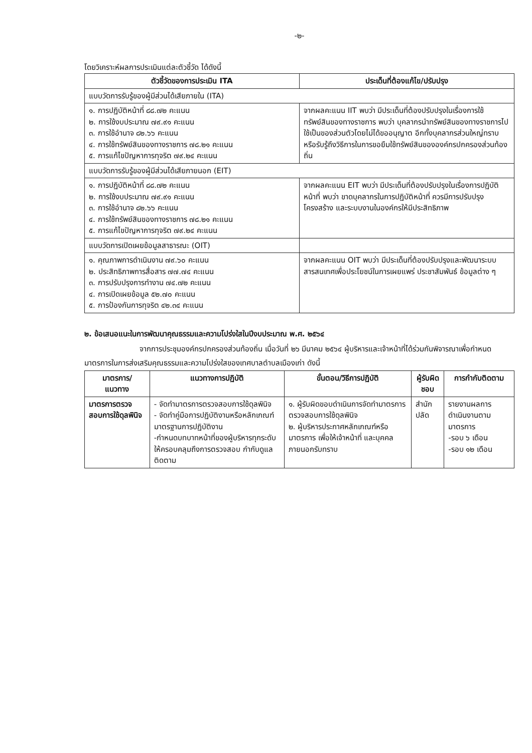-๒-
โดยวิเคราะห์ผลการประเมินแต่ละตัวชี้วัด ได้ดังนี้
| ตัวชี้วัดของการประเมิน ITA | ประเด็นที่ต้องแก้ไข/ปรับปรุง |
| --- | --- |
| แบบวัดการรับรู้ของผู้มีส่วนได้เสียภายใน (ITA) | |
| ๑. การปฏิบัติหน้าที่ ๘๘.๗๒ คะแนน ๒. การใช้งบประมาณ ๗๙.๙๑ คะแนน ๓. การใช้อำนาจ ๘๒.๖๖ คะแนน ๔. การใช้ทรัพย์สินของทางราชการ ๗๘.๒๑ คะแนน ๕. การแก้ไขปัญหาการทุจริต ๗๙.๒๔ คะแนน | จากผลคะแนน IIT พบว่า มีประเด็นที่ต้องปรับปรุงในเรื่องการใช้ทรัพย์สินของทางราชการ พบว่า บุคลากรนำทรัพย์สินของทางราชการไปใช้เป็นของส่วนตัวโดยไม่ได้ขออนุญาต อีกทั้งบุคลากรส่วนใหญ่ทราบหรือรับรู้ถึงวิธีการในการขอยืมใช้ทรัพย์สินขององค์กรปกครองส่วนท้องถิ่น |
| แบบวัดการรับรู้ของผู้มีส่วนได้เสียภายนอก (EIT) | |
| ๑. การปฏิบัติหน้าที่ ๘๘.๗๒ คะแนน ๒. การใช้งบประมาณ ๗๙.๙๑ คะแนน ๓. การใช้อำนาจ ๘๒.๖๖ คะแนน ๔. การใช้ทรัพย์สินของทางราชการ ๗๘.๒๑ คะแนน ๕. การแก้ไขปัญหาการทุจริต ๗๙.๒๔ คะแนน | จากผลคะแนน EIT พบว่า มีประเด็นที่ต้องปรับปรุงในเรื่องการปฏิบัติหน้าที่ พบว่า ขาดบุคลากรในการปฏิบัติหน้าที่ ควรมีการปรับปรุงโครงสร้าง และระบบงานในองค์กรให้มีประสิทธิภาพ |
| แบบวัดการเปิดเผยข้อมูลสาธารณะ (OIT) | |
| ๑. คุณภาพการดำเนินงาน ๗๙.๖๐ คะแนน ๒. ประสิทธิภาพการสื่อสาร ๗๗.๗๔ คะแนน ๓. การปรับปรุงการทำงาน ๗๔.๗๒ คะแนน ๔. การเปิดเผยข้อมูล ๕๒.๗๐ คะแนน ๕. การป้องกันการทุจริต ๔๒.๓๔ คะแนน | จากผลคะแนน OIT พบว่า มีประเด็นที่ต้องปรับปรุงและพัฒนาระบบสารสนเทศเพื่อประโยชน์ในการเผยแพร่ ประชาสัมพันธ์ ข้อมูลต่าง ๆ |
๒. ข้อเสนอแนะในการพัฒนาคุณธรรมและความโปร่งใสในปีงบประมาณ พ.ศ. ๒๕๖๔
จากการประชุมองค์กรปกครองส่วนท้องถิ่น เมื่อวันที่ ๒๖ มีนาคม ๒๕๖๔ ผู้บริหารและเจ้าหน้าที่ได้ร่วมกันพิจารณาเพื่อกำหนดมาตรการในการส่งเสริมคุณธรรมและความโปร่งใสของเทศบาลตำบลเมืองเก่า ดังนี้
| มาตรการ/ แนวทาง | แนวทางการปฏิบัติ | ขั้นตอน/วิธีการปฏิบัติ | ผู้รับผิดชอบ | การกำกับติดตาม |
| --- | --- | --- | --- | --- |
| มาตรการตรวจสอบการใช้ดุลพินิจ | - จัดทำมาตรการตรวจสอบการใช้ดุลพินิจ - จัดทำคู่มือการปฏิบัติงานหรือหลักเกณฑ์มาตรฐานการปฏิบัติงาน -กำหนดบทบาทหน้าที่ของผู้บริหารทุกระดับ ให้ครอบคลุมถึงการตรวจสอบ กำกับดูแล ติดตาม | ๑. ผู้รับผิดขอบดำเนินการจัดทำมาตรการตรวจสอบการใช้ดุลพินิจ ๒. ผู้บริหารประกาศหลักเกณฑ์หรือมาตรการ เพื่อให้เจ้าหน้าที่ และบุคคลภายนอกรับทราบ | สำนักปลัด | รายงานผลการดำเนินงานตามมาตรการ -รอบ ๖ เดือน -รอบ ๑๒ เดือน |